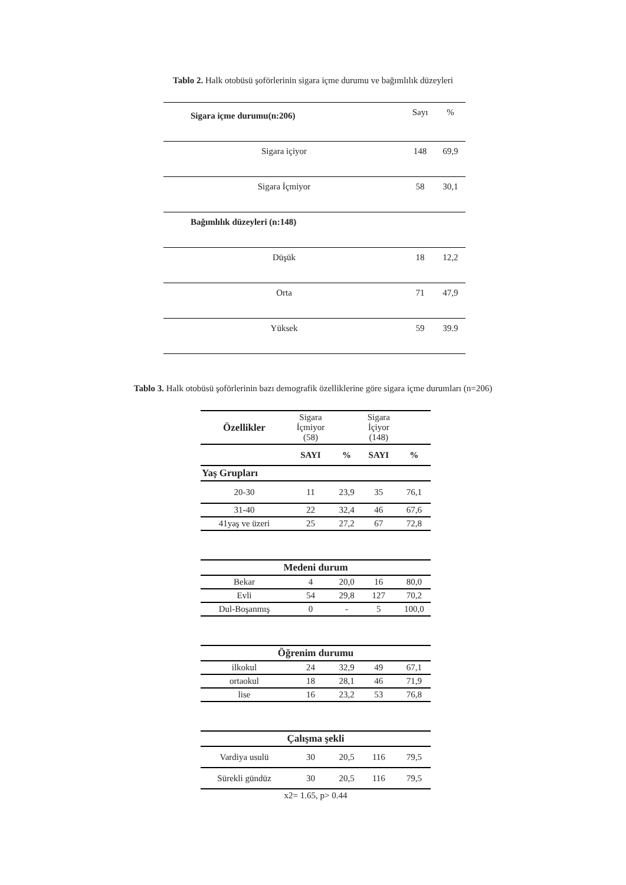Tablo 2. Halk otobüsü şoförlerinin sigara içme durumu ve bağımlılık düzeyleri
| Sigara içme durumu(n:206) | Sayı | % |
| Sigara içiyor | 148 | 69,9 |
| Sigara İçmiyor | 58 | 30,1 |
| Bağımlılık düzeyleri (n:148) | | |
| Düşük | 18 | 12,2 |
| Orta | 71 | 47,9 |
| Yüksek | 59 | 39.9 |
Tablo 3. Halk otobüsü şoförlerinin bazı demografik özelliklerine göre sigara içme durumları (n=206)
| Özellikler | Sigara İçmiyor (58) | | Sigara İçiyor (148) | |
| --- | --- | --- | --- | --- |
| | SAYI | % | SAYI | % |
| Yaş Grupları | | | | |
| 20-30 | 11 | 23,9 | 35 | 76,1 |
| 31-40 | 22 | 32,4 | 46 | 67,6 |
| 41yaş ve üzeri | 25 | 27,2 | 67 | 72,8 |
| Medeni durum | | | | |
| Bekar | 4 | 20,0 | 16 | 80,0 |
| Evli | 54 | 29,8 | 127 | 70,2 |
| Dul-Boşanmış | 0 | - | 5 | 100,0 |
| Öğrenim durumu | | | | |
| ilkokul | 24 | 32,9 | 49 | 67,1 |
| ortaokul | 18 | 28,1 | 46 | 71,9 |
| lise | 16 | 23,2 | 53 | 76,8 |
| Çalışma şekli | | | | |
| Vardiya usulü | 30 | 20,5 | 116 | 79,5 |
| Sürekli gündüz | 30 | 20,5 | 116 | 79,5 |
| x2= 1.65, p> 0.44 | | | | |